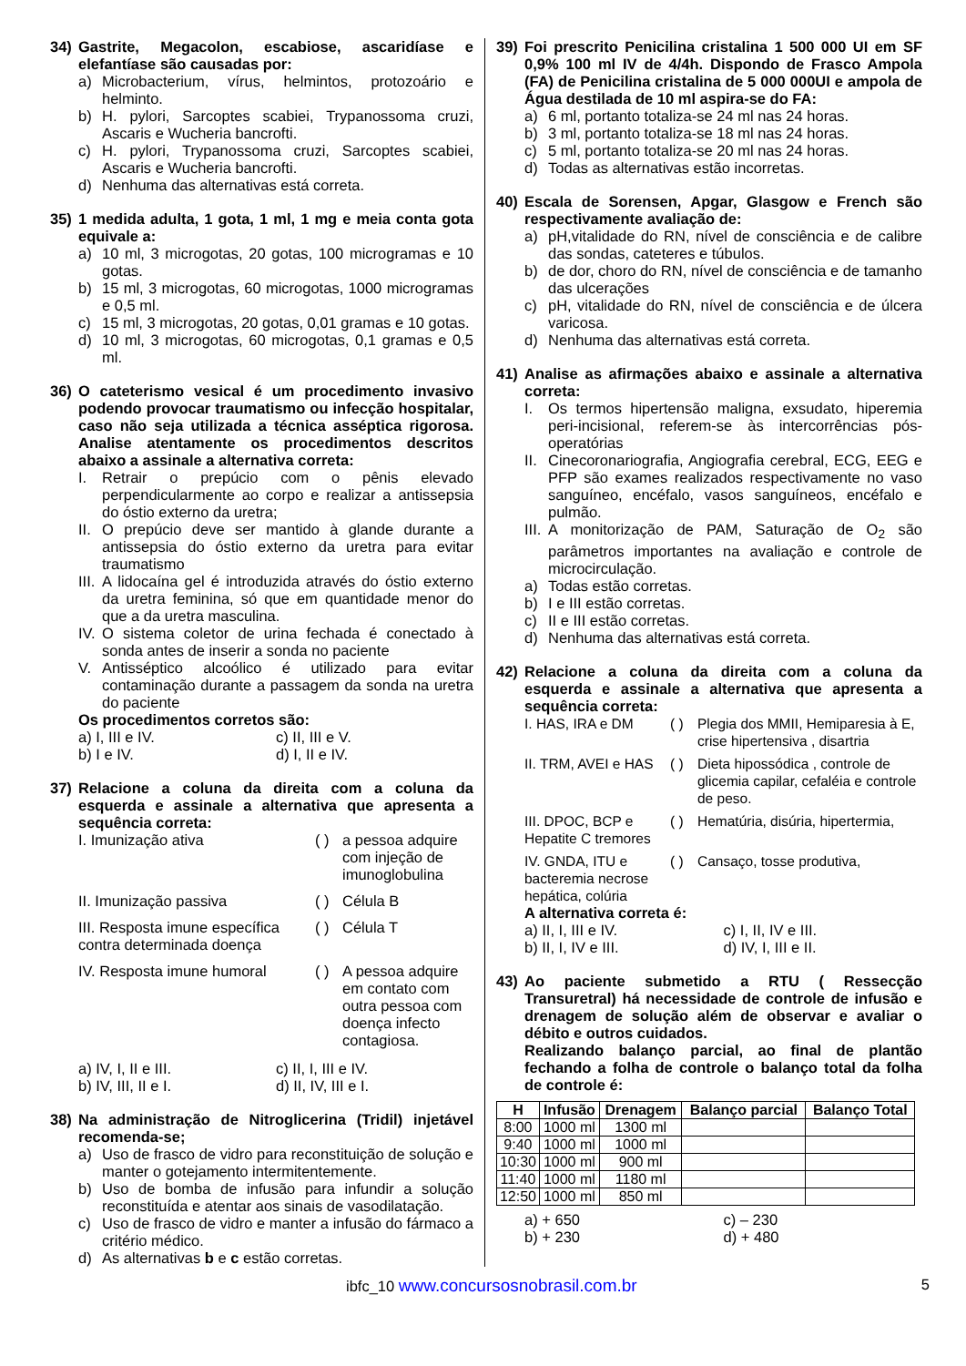34) Gastrite, Megacolon, escabiose, ascaridíase e elefantíase são causadas por:
a) Microbacterium, vírus, helmintos, protozoário e helminto.
b) H. pylori, Sarcoptes scabiei, Trypanossoma cruzi, Ascaris e Wucheria bancrofti.
c) H. pylori, Trypanossoma cruzi, Sarcoptes scabiei, Ascaris e Wucheria bancrofti.
d) Nenhuma das alternativas está correta.
35) 1 medida adulta, 1 gota, 1 ml, 1 mg e meia conta gota equivale a:
a) 10 ml, 3 microgotas, 20 gotas, 100 microgramas e 10 gotas.
b) 15 ml, 3 microgotas, 60 microgotas, 1000 microgramas e 0,5 ml.
c) 15 ml, 3 microgotas, 20 gotas, 0,01 gramas e 10 gotas.
d) 10 ml, 3 microgotas, 60 microgotas, 0,1 gramas e 0,5 ml.
36) O cateterismo vesical é um procedimento invasivo podendo provocar traumatismo ou infecção hospitalar, caso não seja utilizada a técnica asséptica rigorosa. Analise atentamente os procedimentos descritos abaixo a assinale a alternativa correta:
I. Retrair o prepúcio com o pênis elevado perpendicularmente ao corpo e realizar a antissepsia do óstio externo da uretra;
II. O prepúcio deve ser mantido à glande durante a antissepsia do óstio externo da uretra para evitar traumatismo
III. A lidocaína gel é introduzida através do óstio externo da uretra feminina, só que em quantidade menor do que a da uretra masculina.
IV. O sistema coletor de urina fechada é conectado à sonda antes de inserir a sonda no paciente
V. Antisséptico alcoólico é utilizado para evitar contaminação durante a passagem da sonda na uretra do paciente
Os procedimentos corretos são:
a) I, III e IV. c) II, III e V.
b) I e IV. d) I, II e IV.
37) Relacione a coluna da direita com a coluna da esquerda e assinale a alternativa que apresenta a sequência correta:
I. Imunização ativa
( )
a pessoa adquire com injeção de imunoglobulina
II. Imunização passiva
( )
Célula B
III. Resposta imune específica contra determinada doença
( )
Célula T
IV. Resposta imune humoral
( )
A pessoa adquire em contato com outra pessoa com doença infecto contagiosa.
a) IV, I, II e III. c) II, I, III e IV.
b) IV, III, II e I. d) II, IV, III e I.
38) Na administração de Nitroglicerina (Tridil) injetável recomenda-se;
a) Uso de frasco de vidro para reconstituição de solução e manter o gotejamento intermitentemente.
b) Uso de bomba de infusão para infundir a solução reconstituída e atentar aos sinais de vasodilatação.
c) Uso de frasco de vidro e manter a infusão do fármaco a critério médico.
d) As alternativas b e c estão corretas.
39) Foi prescrito Penicilina cristalina 1 500 000 UI em SF 0,9% 100 ml IV de 4/4h. Dispondo de Frasco Ampola (FA) de Penicilina cristalina de 5 000 000UI e ampola de Água destilada de 10 ml aspira-se do FA:
a) 6 ml, portanto totaliza-se 24 ml nas 24 horas.
b) 3 ml, portanto totaliza-se 18 ml nas 24 horas.
c) 5 ml, portanto totaliza-se 20 ml nas 24 horas.
d) Todas as alternativas estão incorretas.
40) Escala de Sorensen, Apgar, Glasgow e French são respectivamente avaliação de:
a) pH,vitalidade do RN, nível de consciência e de calibre das sondas, cateteres e túbulos.
b) de dor, choro do RN, nível de consciência e de tamanho das ulcerações
c) pH, vitalidade do RN, nível de consciência e de úlcera varicosa.
d) Nenhuma das alternativas está correta.
41) Analise as afirmações abaixo e assinale a alternativa correta:
I. Os termos hipertensão maligna, exsudato, hiperemia peri-incisional, referem-se às intercorrências pós-operatórias
II. Cinecoronariografia, Angiografia cerebral, ECG, EEG e PFP são exames realizados respectivamente no vaso sanguíneo, encéfalo, vasos sanguíneos, encéfalo e pulmão.
III. A monitorização de PAM, Saturação de O<sub>2</sub> são parâmetros importantes na avaliação e controle de microcirculação.
a) Todas estão corretas.
b) I e III estão corretas.
c) II e III estão corretas.
d) Nenhuma das alternativas está correta.
42) Relacione a coluna da direita com a coluna da esquerda e assinale a alternativa que apresenta a sequência correta:
I. HAS, IRA e DM
( )
Plegia dos MMII, Hemiparesia à E, crise hipertensiva , disartria
II. TRM, AVEI e HAS
( )
Dieta hipossódica , controle de glicemia capilar, cefaléia e controle de peso.
III. DPOC, BCP e Hepatite C tremores
( )
Hematúria, disúria, hipertermia,
IV. GNDA, ITU e bacteremia necrose hepática, colúria
( )
Cansaço, tosse produtiva,
A alternativa correta é:
a) II, I, III e IV. c) I, II, IV e III.
b) II, I, IV e III. d) IV, I, III e II.
43) Ao paciente submetido a RTU ( Ressecção Transuretral) há necessidade de controle de infusão e drenagem de solução além de observar e avaliar o débito e outros cuidados.
Realizando balanço parcial, ao final de plantão fechando a folha de controle o balanço total da folha de controle é:
| H | Infusão | Drenagem | Balanço parcial | Balanço Total |
| --- | --- | --- | --- | --- |
| 8:00 | 1000 ml | 1300 ml | | |
| 9:40 | 1000 ml | 1000 ml | | |
| 10:30 | 1000 ml | 900 ml | | |
| 11:40 | 1000 ml | 1180 ml | | |
| 12:50 | 1000 ml | 850 ml | | |
a) + 650 c) – 230
b) + 230 d) + 480
ibfc_10 www.concursosnobrasil.com.br 5